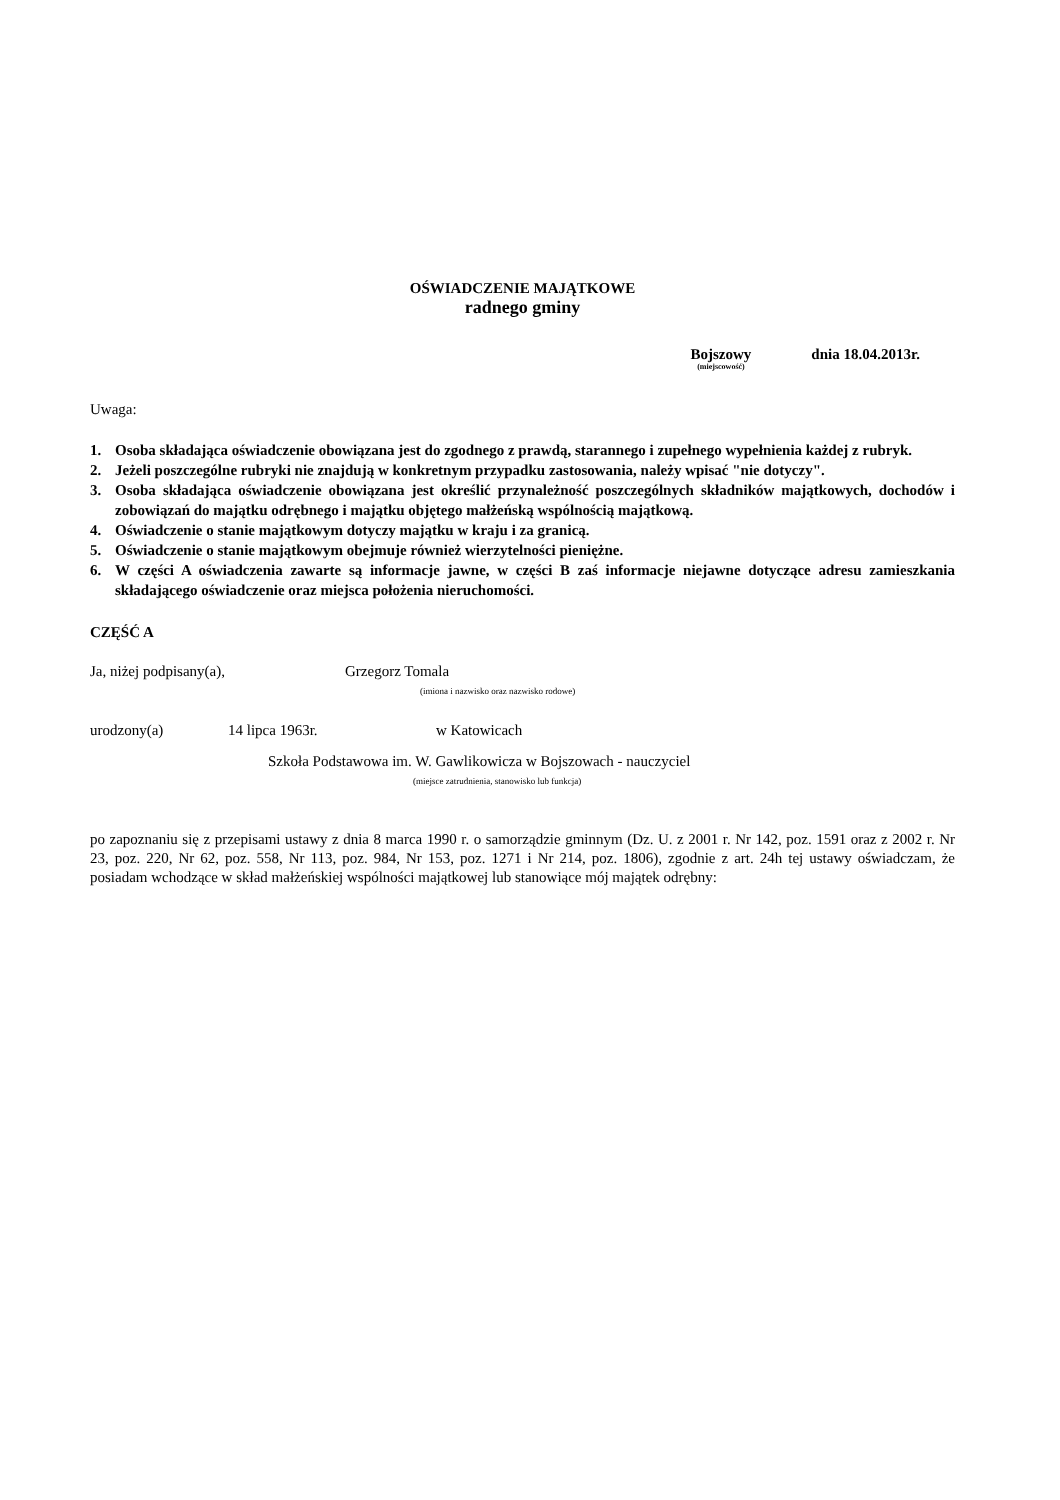OŚWIADCZENIE MAJĄTKOWE
radnego gminy
Bojszowy
(miejscowość)
dnia 18.04.2013r.
Uwaga:
1. Osoba składająca oświadczenie obowiązana jest do zgodnego z prawdą, starannego i zupełnego wypełnienia każdej z rubryk.
2. Jeżeli poszczególne rubryki nie znajdują w konkretnym przypadku zastosowania, należy wpisać "nie dotyczy".
3. Osoba składająca oświadczenie obowiązana jest określić przynależność poszczególnych składników majątkowych, dochodów i zobowiązań do majątku odrębnego i majątku objętego małżeńską wspólnością majątkową.
4. Oświadczenie o stanie majątkowym dotyczy majątku w kraju i za granicą.
5. Oświadczenie o stanie majątkowym obejmuje również wierzytelności pieniężne.
6. W części A oświadczenia zawarte są informacje jawne, w części B zaś informacje niejawne dotyczące adresu zamieszkania składającego oświadczenie oraz miejsca położenia nieruchomości.
CZĘŚĆ A
Ja, niżej podpisany(a), Grzegorz Tomala
(imiona i nazwisko oraz nazwisko rodowe)
urodzony(a) 14 lipca 1963r. w Katowicach
Szkoła Podstawowa im. W. Gawlikowicza w Bojszowach - nauczyciel
(miejsce zatrudnienia, stanowisko lub funkcja)
po zapoznaniu się z przepisami ustawy z dnia 8 marca 1990 r. o samorządzie gminnym (Dz. U. z 2001 r. Nr 142, poz. 1591 oraz z 2002 r. Nr 23, poz. 220, Nr 62, poz. 558, Nr 113, poz. 984, Nr 153, poz. 1271 i Nr 214, poz. 1806), zgodnie z art. 24h tej ustawy oświadczam, że posiadam wchodzące w skład małżeńskiej wspólności majątkowej lub stanowiące mój majątek odrębny: